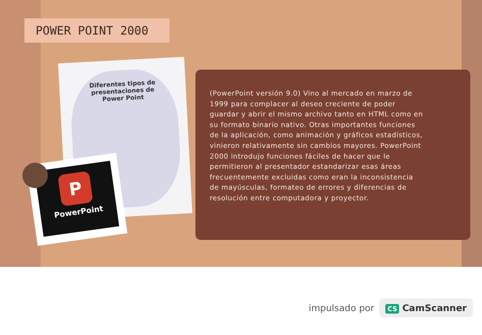POWER POINT 2000
Diferentes tipos de
presentaciones de
Power Point
P
PowerPoint
(PowerPoint versión 9.0) Vino al mercado en marzo de 1999 para complacer al deseo creciente de poder guardar y abrir el mismo archivo tanto en HTML como en su formato binario nativo. Otras importantes funciones de la aplicación, como animación y gráficos estadísticos, vinieron relativamente sin cambios mayores. PowerPoint 2000 introdujo funciones fáciles de hacer que le permitieron al presentador estandarizar esas áreas frecuentemente excluidas como eran la inconsistencia de mayúsculas, formateo de errores y diferencias de resolución entre computadora y proyector.
impulsado por
CS CamScanner